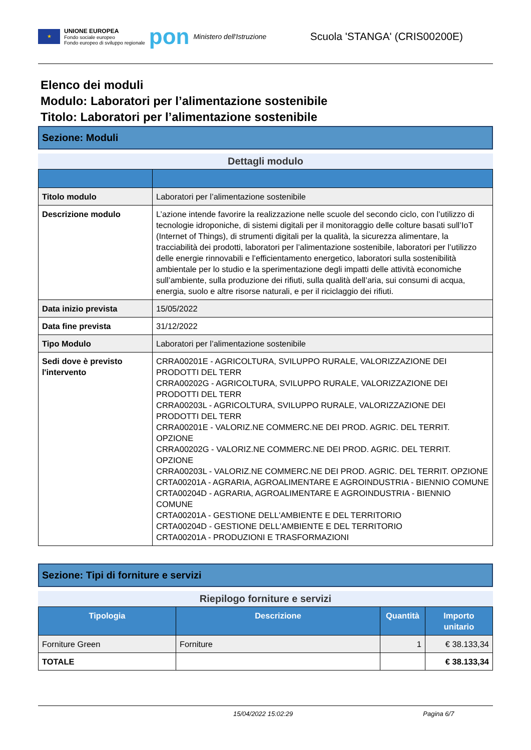★
UNIONE EUROPEA
Fondo sociale europeo
Fondo europeo di sviluppo regionale
pon Ministero dell'Istruzione
Scuola 'STANGA' (CRIS00200E)
Elenco dei moduli
Modulo: Laboratori per l’alimentazione sostenibile
Titolo: Laboratori per l’alimentazione sostenibile
Sezione: Moduli
Dettagli modulo
| Titolo modulo | Laboratori per l’alimentazione sostenibile |
| Descrizione modulo | L’azione intende favorire la realizzazione nelle scuole del secondo ciclo, con l’utilizzo di tecnologie idroponiche, di sistemi digitali per il monitoraggio delle colture basati sull’IoT (Internet of Things), di strumenti digitali per la qualità, la sicurezza alimentare, la tracciabilità dei prodotti, laboratori per l’alimentazione sostenibile, laboratori per l’utilizzo delle energie rinnovabili e l’efficientamento energetico, laboratori sulla sostenibilità ambientale per lo studio e la sperimentazione degli impatti delle attività economiche sull’ambiente, sulla produzione dei rifiuti, sulla qualità dell’aria, sui consumi di acqua, energia, suolo e altre risorse naturali, e per il riciclaggio dei rifiuti. |
| Data inizio prevista | 15/05/2022 |
| Data fine prevista | 31/12/2022 |
| Tipo Modulo | Laboratori per l’alimentazione sostenibile |
| Sedi dove è previsto l'intervento | CRRA00201E - AGRICOLTURA, SVILUPPO RURALE, VALORIZZAZIONE DEI PRODOTTI DEL TERR CRRA00202G - AGRICOLTURA, SVILUPPO RURALE, VALORIZZAZIONE DEI PRODOTTI DEL TERR CRRA00203L - AGRICOLTURA, SVILUPPO RURALE, VALORIZZAZIONE DEI PRODOTTI DEL TERR CRRA00201E - VALORIZ.NE COMMERC.NE DEI PROD. AGRIC. DEL TERRIT. OPZIONE CRRA00202G - VALORIZ.NE COMMERC.NE DEI PROD. AGRIC. DEL TERRIT. OPZIONE CRRA00203L - VALORIZ.NE COMMERC.NE DEI PROD. AGRIC. DEL TERRIT. OPZIONE CRTA00201A - AGRARIA, AGROALIMENTARE E AGROINDUSTRIA - BIENNIO COMUNE CRTA00204D - AGRARIA, AGROALIMENTARE E AGROINDUSTRIA - BIENNIO COMUNE CRTA00201A - GESTIONE DELL'AMBIENTE E DEL TERRITORIO CRTA00204D - GESTIONE DELL'AMBIENTE E DEL TERRITORIO CRTA00201A - PRODUZIONI E TRASFORMAZIONI |
Sezione: Tipi di forniture e servizi
Riepilogo forniture e servizi
| Tipologia | Descrizione | Quantità | Importo unitario |
| --- | --- | --- | --- |
| Forniture Green | Forniture | 1 | € 38.133,34 |
| TOTALE | | | € 38.133,34 |
15/04/2022 15:02:29 Pagina 6/7